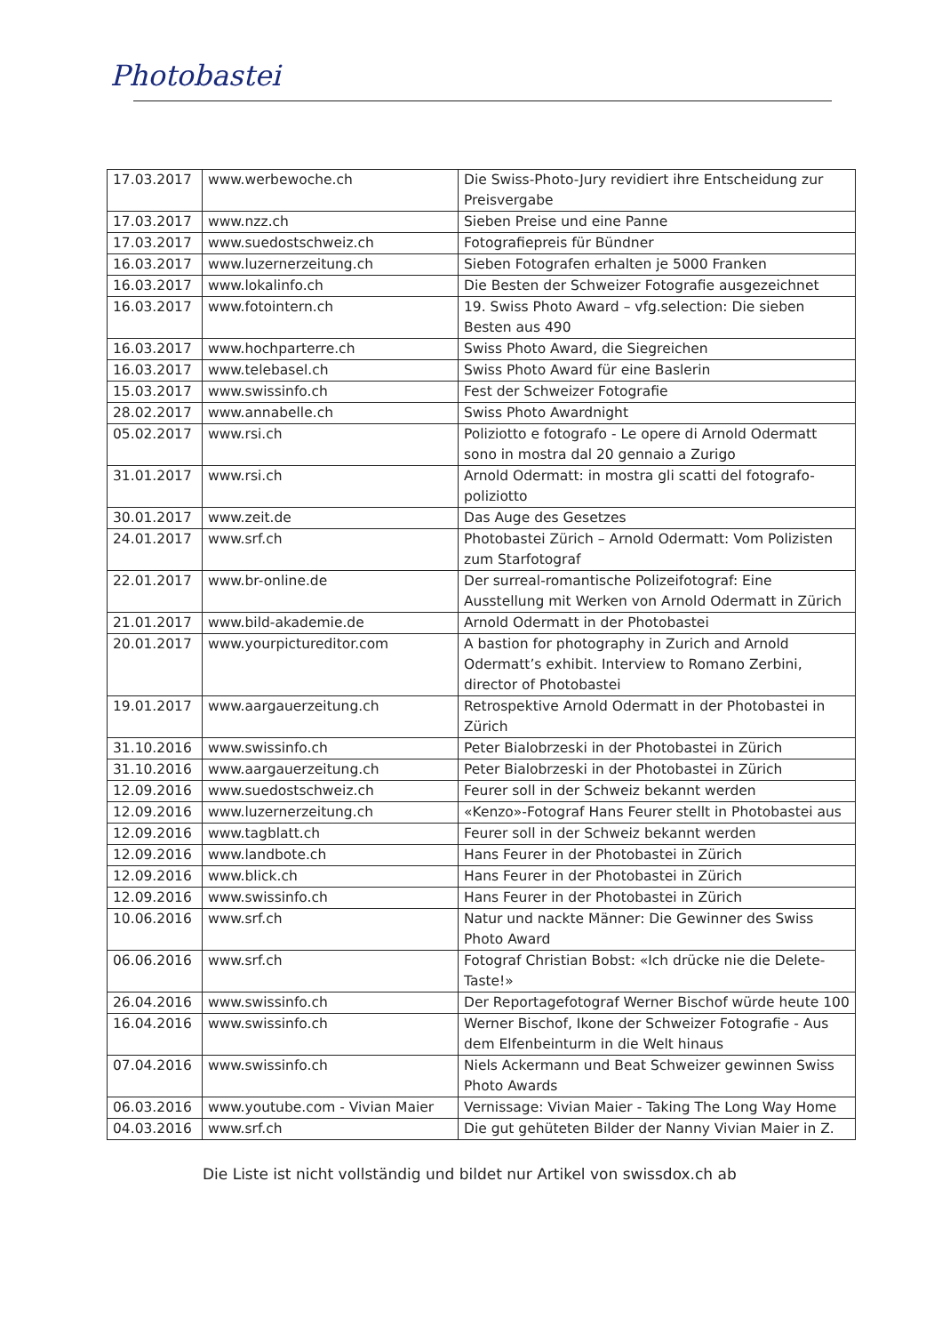Photobastei
| 17.03.2017 | www.werbewoche.ch | Die Swiss-Photo-Jury revidiert ihre Entscheidung zur Preisvergabe |
| 17.03.2017 | www.nzz.ch | Sieben Preise und eine Panne |
| 17.03.2017 | www.suedostschweiz.ch | Fotografiepreis für Bündner |
| 16.03.2017 | www.luzernerzeitung.ch | Sieben Fotografen erhalten je 5000 Franken |
| 16.03.2017 | www.lokalinfo.ch | Die Besten der Schweizer Fotografie ausgezeichnet |
| 16.03.2017 | www.fotointern.ch | 19. Swiss Photo Award – vfg.selection: Die sieben Besten aus 490 |
| 16.03.2017 | www.hochparterre.ch | Swiss Photo Award, die Siegreichen |
| 16.03.2017 | www.telebasel.ch | Swiss Photo Award für eine Baslerin |
| 15.03.2017 | www.swissinfo.ch | Fest der Schweizer Fotografie |
| 28.02.2017 | www.annabelle.ch | Swiss Photo Awardnight |
| 05.02.2017 | www.rsi.ch | Poliziotto e fotografo - Le opere di Arnold Odermatt sono in mostra dal 20 gennaio a Zurigo |
| 31.01.2017 | www.rsi.ch | Arnold Odermatt: in mostra gli scatti del fotografo-poliziotto |
| 30.01.2017 | www.zeit.de | Das Auge des Gesetzes |
| 24.01.2017 | www.srf.ch | Photobastei Zürich – Arnold Odermatt: Vom Polizisten zum Starfotograf |
| 22.01.2017 | www.br-online.de | Der surreal-romantische Polizeifotograf: Eine Ausstellung mit Werken von Arnold Odermatt in Zürich |
| 21.01.2017 | www.bild-akademie.de | Arnold Odermatt in der Photobastei |
| 20.01.2017 | www.yourpictureditor.com | A bastion for photography in Zurich and Arnold Odermatt’s exhibit. Interview to Romano Zerbini, director of Photobastei |
| 19.01.2017 | www.aargauerzeitung.ch | Retrospektive Arnold Odermatt in der Photobastei in Zürich |
| 31.10.2016 | www.swissinfo.ch | Peter Bialobrzeski in der Photobastei in Zürich |
| 31.10.2016 | www.aargauerzeitung.ch | Peter Bialobrzeski in der Photobastei in Zürich |
| 12.09.2016 | www.suedostschweiz.ch | Feurer soll in der Schweiz bekannt werden |
| 12.09.2016 | www.luzernerzeitung.ch | «Kenzo»-Fotograf Hans Feurer stellt in Photobastei aus |
| 12.09.2016 | www.tagblatt.ch | Feurer soll in der Schweiz bekannt werden |
| 12.09.2016 | www.landbote.ch | Hans Feurer in der Photobastei in Zürich |
| 12.09.2016 | www.blick.ch | Hans Feurer in der Photobastei in Zürich |
| 12.09.2016 | www.swissinfo.ch | Hans Feurer in der Photobastei in Zürich |
| 10.06.2016 | www.srf.ch | Natur und nackte Männer: Die Gewinner des Swiss Photo Award |
| 06.06.2016 | www.srf.ch | Fotograf Christian Bobst: «Ich drücke nie die Delete-Taste!» |
| 26.04.2016 | www.swissinfo.ch | Der Reportagefotograf Werner Bischof würde heute 100 |
| 16.04.2016 | www.swissinfo.ch | Werner Bischof, Ikone der Schweizer Fotografie - Aus dem Elfenbeinturm in die Welt hinaus |
| 07.04.2016 | www.swissinfo.ch | Niels Ackermann und Beat Schweizer gewinnen Swiss Photo Awards |
| 06.03.2016 | www.youtube.com - Vivian Maier | Vernissage: Vivian Maier - Taking The Long Way Home |
| 04.03.2016 | www.srf.ch | Die gut gehüteten Bilder der Nanny Vivian Maier in Z. |
Die Liste ist nicht vollständig und bildet nur Artikel von swissdox.ch ab